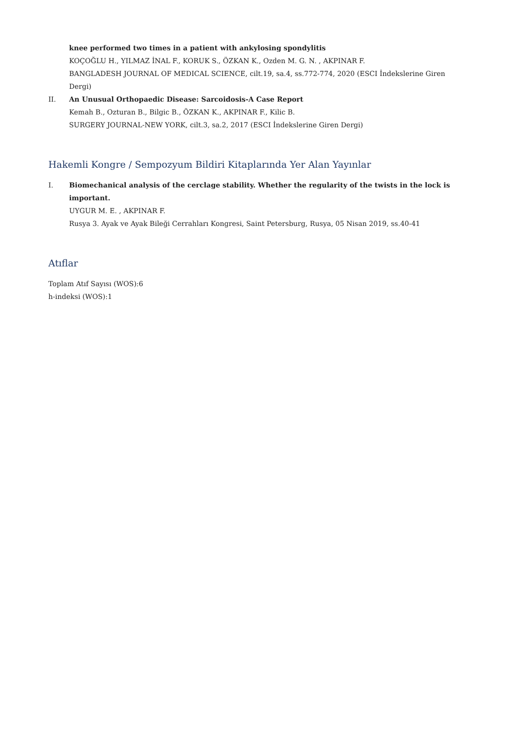knee performed two times in a patient with ankylosing spondylitis
KOÇOĞLU H., YILMAZ İNAL F., KORUK S., ÖZKAN K., Ozden M. G. N. , AKPINAR F.
BANGLADESH JOURNAL OF MEDICAL SCIENCE, cilt.19, sa.4, ss.772-774, 2020 (ESCI İndekslerine Giren Dergi)
II. An Unusual Orthopaedic Disease: Sarcoidosis-A Case Report
Kemah B., Ozturan B., Bilgic B., ÖZKAN K., AKPINAR F., Kilic B.
SURGERY JOURNAL-NEW YORK, cilt.3, sa.2, 2017 (ESCI İndekslerine Giren Dergi)
Hakemli Kongre / Sempozyum Bildiri Kitaplarında Yer Alan Yayınlar
I. Biomechanical analysis of the cerclage stability. Whether the regularity of the twists in the lock is important.
UYGUR M. E. , AKPINAR F.
Rusya 3. Ayak ve Ayak Bileği Cerrahları Kongresi, Saint Petersburg, Rusya, 05 Nisan 2019, ss.40-41
Atıflar
Toplam Atıf Sayısı (WOS):6
h-indeksi (WOS):1